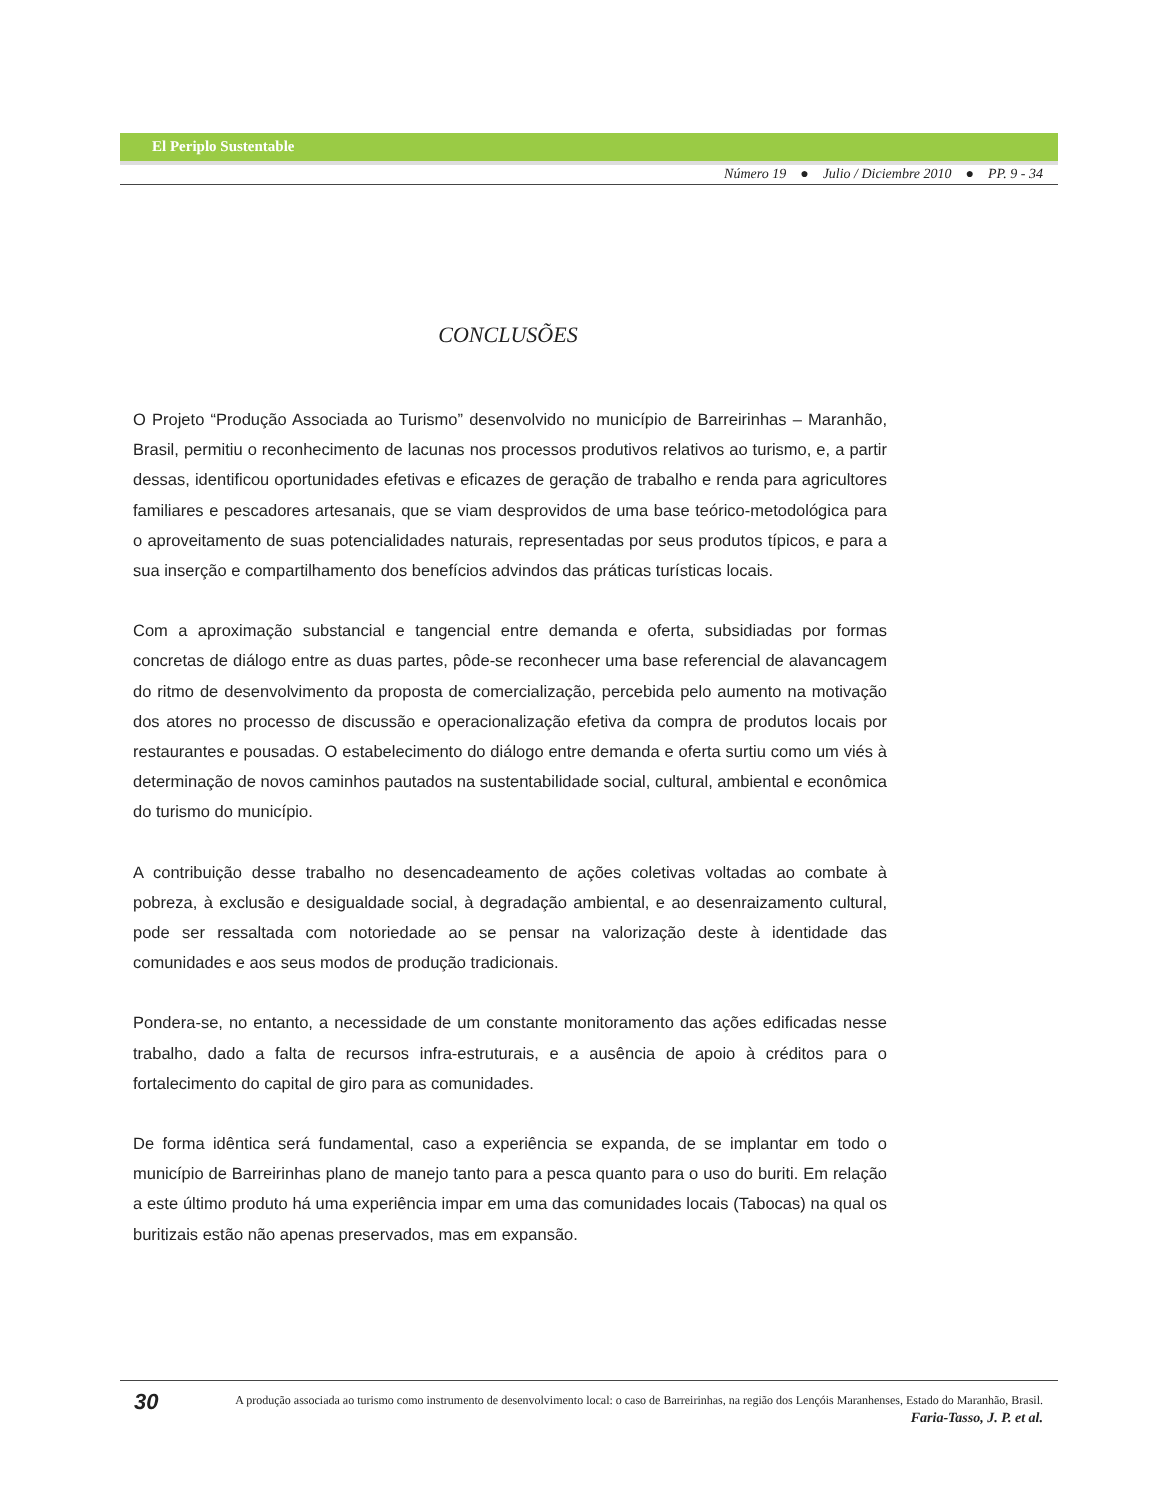El Periplo Sustentable
Número 19 ● Julio / Diciembre 2010 ● PP. 9 - 34
CONCLUSÕES
O Projeto “Produção Associada ao Turismo” desenvolvido no município de Barreirinhas – Maranhão, Brasil, permitiu o reconhecimento de lacunas nos processos produtivos relativos ao turismo, e, a partir dessas, identificou oportunidades efetivas e eficazes de geração de trabalho e renda para agricultores familiares e pescadores artesanais, que se viam desprovidos de uma base teórico-metodológica para o aproveitamento de suas potencialidades naturais, representadas por seus produtos típicos, e para a sua inserção e compartilhamento dos benefícios advindos das práticas turísticas locais.
Com a aproximação substancial e tangencial entre demanda e oferta, subsidiadas por formas concretas de diálogo entre as duas partes, pôde-se reconhecer uma base referencial de alavancagem do ritmo de desenvolvimento da proposta de comercialização, percebida pelo aumento na motivação dos atores no processo de discussão e operacionalização efetiva da compra de produtos locais por restaurantes e pousadas. O estabelecimento do diálogo entre demanda e oferta surtiu como um viés à determinação de novos caminhos pautados na sustentabilidade social, cultural, ambiental e econômica do turismo do município.
A contribuição desse trabalho no desencadeamento de ações coletivas voltadas ao combate à pobreza, à exclusão e desigualdade social, à degradação ambiental, e ao desenraizamento cultural, pode ser ressaltada com notoriedade ao se pensar na valorização deste à identidade das comunidades e aos seus modos de produção tradicionais.
Pondera-se, no entanto, a necessidade de um constante monitoramento das ações edificadas nesse trabalho, dado a falta de recursos infra-estruturais, e a ausência de apoio à créditos para o fortalecimento do capital de giro para as comunidades.
De forma idêntica será fundamental, caso a experiência se expanda, de se implantar em todo o município de Barreirinhas plano de manejo tanto para a pesca quanto para o uso do buriti. Em relação a este último produto há uma experiência impar em uma das comunidades locais (Tabocas) na qual os buritizais estão não apenas preservados, mas em expansão.
30
A produção associada ao turismo como instrumento de desenvolvimento local: o caso de Barreirinhas, na região dos Lençóis Maranhenses, Estado do Maranhão, Brasil.
Faria-Tasso, J. P. et al.